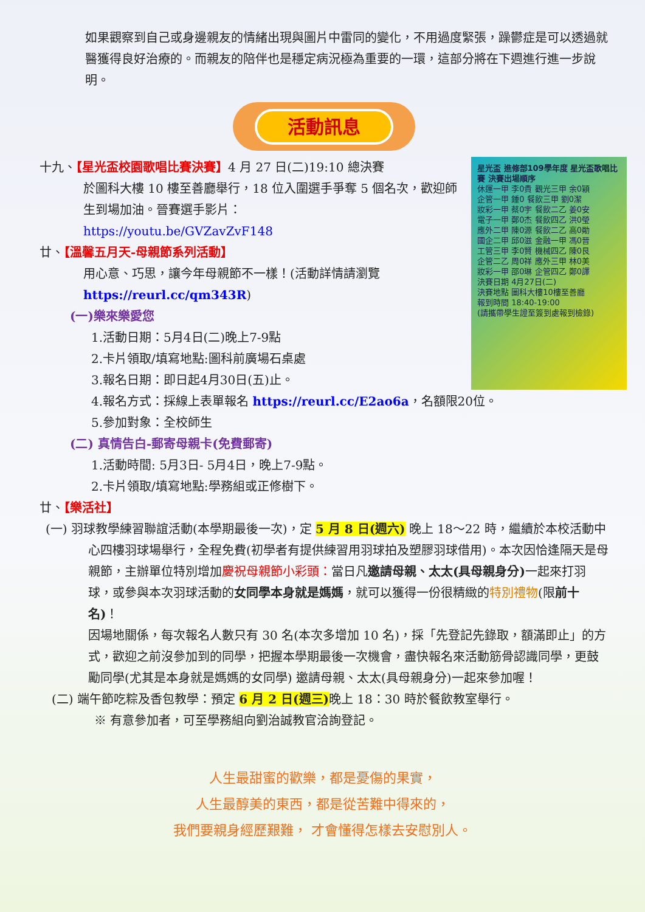如果觀察到自己或身邊親友的情緒出現與圖片中雷同的變化，不用過度緊張，躁鬱症是可以透過就醫獲得良好治療的。而親友的陪伴也是穩定病況極為重要的一環，這部分將在下週進行進一步說明。
活動訊息
星光盃 進修部109學年度 星光盃歌唱比賽 決賽出場順序
休運一甲 李0貴 觀光三甲 余0穎
企管一甲 鍾0 餐飲三甲 劉0潔
妝彩一甲 蔡0宇 餐飲二乙 姜0安
電子一甲 鄭0杰 餐飲四乙 洪0瑩
應外二甲 陳0源 餐飲二乙 高0勛
國企二甲 邱0滋 金融一甲 馮0晉
工管三甲 李0賢 機械四乙 陳0艮
企管二乙 周0祥 應外三甲 林0美
妝彩一甲 邵0琳 企管四乙 鄭0譯
決賽日期 4月27日(二)
決賽地點 圖科大樓10樓至善廳
報到時間 18:40-19:00
(請攜帶學生證至簽到處報到檢錄)
十九、【星光盃校園歌唱比賽決賽】4 月 27 日(二)19:10 總決賽
於圖科大樓 10 樓至善廳舉行，18 位入圍選手爭奪 5 個名次，歡迎師生到場加油。晉賽選手影片：
https://youtu.be/GVZavZvF148
廿、【溫馨五月天-母親節系列活動】
用心意、巧思，讓今年母親節不一樣！(活動詳情請瀏覽 https://reurl.cc/qm343R)
(一)樂來樂愛您
1.活動日期：5月4日(二)晚上7-9點
2.卡片領取/填寫地點:圖科前廣場石桌處
3.報名日期：即日起4月30日(五)止。
4.報名方式：採線上表單報名 https://reurl.cc/E2ao6a，名額限20位。
5.參加對象：全校師生
(二) 真情告白-郵寄母親卡(免費郵寄)
1.活動時間: 5月3日- 5月4日，晚上7-9點。
2.卡片領取/填寫地點:學務組或正修樹下。
廿、【樂活社】
(一) 羽球教學練習聯誼活動(本學期最後一次)，定 5 月 8 日(週六) 晚上 18～22 時，繼續於本校活動中心四樓羽球場舉行，全程免費(初學者有提供練習用羽球拍及塑膠羽球借用)。本次因恰逢隔天是母親節，主辦單位特別增加慶祝母親節小彩頭：當日凡邀請母親、太太(具母親身分) 一起來打羽球，或參與本次羽球活動的女同學本身就是媽媽，就可以獲得一份很精緻的特別禮物(限前十名)！
因場地關係，每次報名人數只有 30 名(本次多增加 10 名)，採「先登記先錄取，額滿即止」的方式，歡迎之前沒參加到的同學，把握本學期最後一次機會，盡快報名來活動筋骨認識同學，更鼓勵同學(尤其是本身就是媽媽的女同學) 邀請母親、太太(具母親身分)一起來參加喔！
(二) 端午節吃粽及香包教學：預定 6 月 2 日(週三) 晚上 18：30 時於餐飲教室舉行。
※ 有意參加者，可至學務組向劉治誠教官洽詢登記。
人生最甜蜜的歡樂，都是憂傷的果實，
人生最醇美的東西，都是從苦難中得來的，
我們要親身經歷艱難， 才會懂得怎樣去安慰別人。